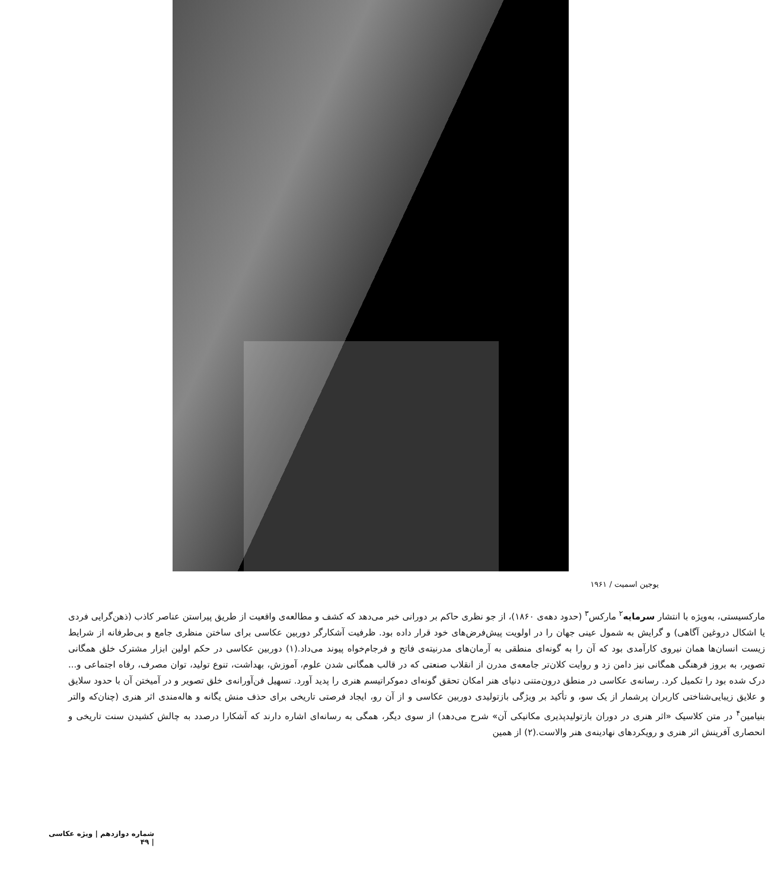یوجین اسمیت / ۱۹۶۱
مارکسیستی، به‌ویژه با انتشار سرمایه<sup>۲</sup> مارکس<sup>۳</sup> (حدود دهه‌ی ۱۸۶۰)، از جو نظری حاکم بر دورانی خبر می‌دهد که کشف و مطالعه‌ی واقعیت از طریق پیراستن عناصر کاذب (ذهن‌گرایی فردی یا اشکال دروغین آگاهی) و گرایش به شمول عینی جهان را در اولویت پیش‌فرض‌های خود قرار داده بود. ظرفیت آشکارگر دوربین عکاسی برای ساختن منظری جامع و بی‌طرفانه از شرایط زیست انسان‌ها همان نیروی کارآمدی بود که آن را به گونه‌ای منطقی به آرمان‌های مدرنیته‌ی فاتح و فرجام‌خواه پیوند می‌داد.(۱) دوربین عکاسی در حکم اولین ابزار مشترک خلق همگانی تصویر، به بروز فرهنگی همگانی نیز دامن زد و روایت کلان‌تر جامعه‌ی مدرن از انقلاب صنعتی که در قالب همگانی شدن علوم، آموزش، بهداشت، تنوع تولید، توان مصرف، رفاه اجتماعی و... درک شده بود را تکمیل کرد. رسانه‌ی عکاسی در منطق درون‌متنی دنیای هنر امکان تحقق گونه‌ای دموکراتیسم هنری را پدید آورد. تسهیل فن‌آورانه‌ی خلق تصویر و در آمیختن آن با حدود سلایق و علایق زیبایی‌شناختی کاربران پرشمار از یک سو، و تأکید بر ویژگی بازتولیدی دوربین عکاسی و از آن رو، ایجاد فرصتی تاریخی برای حذف منش یگانه و هاله‌مندی اثر هنری (چنان‌که والتر بنیامین<sup>۴</sup> در متن کلاسیک «اثر هنری در دوران بازتولیدپذیری مکانیکی آن» شرح می‌دهد) از سوی دیگر، همگی به رسانه‌ای اشاره دارند که آشکارا درصدد به چالش کشیدن سنت تاریخی و انحصاری آفرینش اثر هنری و رویکردهای نهادینه‌ی هنر والاست.(۲) از همین
شماره دوازدهم | ویژه عکاسی | ۴۹